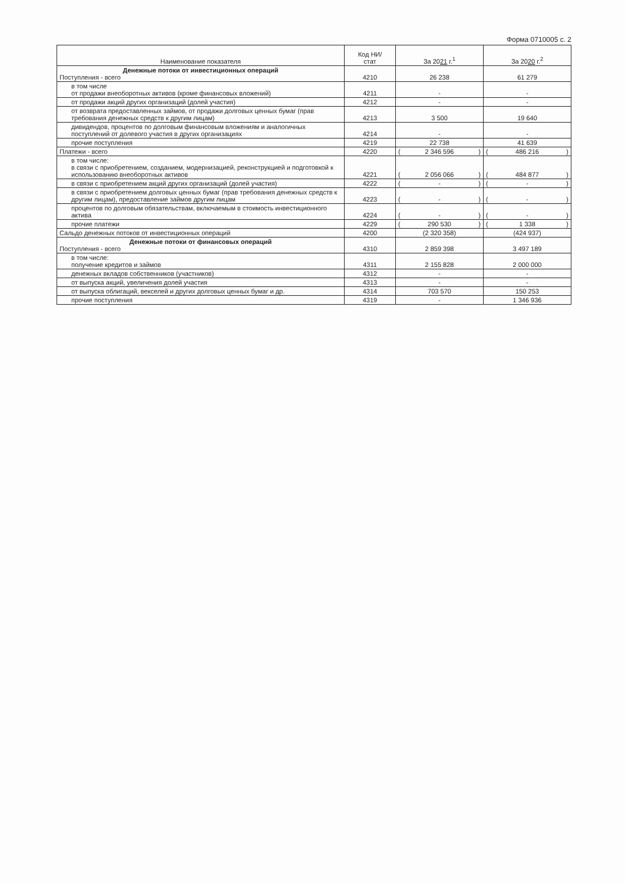Форма 0710005 с. 2
| Наименование показателя | Код НИ/ стат | За 20 21 г.<sup>1</sup> | За 20 20 г.<sup>2</sup> |
| --- | --- | --- | --- |
| Денежные потоки от инвестиционных операций Поступления - всего | 4210 | 26 238 | 61 279 |
| в том числе от продажи внеоборотных активов (кроме финансовых вложений) | 4211 | - | - |
| от продажи акций других организаций (долей участия) | 4212 | - | - |
| от возврата предоставленных займов, от продажи долговых ценных бумаг (прав требования денежных средств к другим лицам) | 4213 | 3 500 | 19 640 |
| дивидендов, процентов по долговым финансовым вложениям и аналогичных поступлений от долевого участия в других организациях | 4214 | - | - |
| прочие поступления | 4219 | 22 738 | 41 639 |
| Платежи - всего | 4220 | ( 2 346 596 ) | ( 486 216 ) |
| в том числе: в связи с приобретением, созданием, модернизацией, реконструкцией и подготовкой к использованию внеоборотных активов | 4221 | ( 2 056 066 ) | ( 484 877 ) |
| в связи с приобретением акций других организаций (долей участия) | 4222 | ( - ) | ( - ) |
| в связи с приобретением долговых ценных бумаг (прав требования денежных средств к другим лицам), предоставление займов другим лицам | 4223 | ( - ) | ( - ) |
| процентов по долговым обязательствам, включаемым в стоимость инвестиционного актива | 4224 | ( - ) | ( - ) |
| прочие платежи | 4229 | ( 290 530 ) | ( 1 338 ) |
| Сальдо денежных потоков от инвестиционных операций | 4200 | (2 320 358) | (424 937) |
| Денежные потоки от финансовых операций Поступления - всего | 4310 | 2 859 398 | 3 497 189 |
| в том числе: получение кредитов и займов | 4311 | 2 155 828 | 2 000 000 |
| денежных вкладов собственников (участников) | 4312 | - | - |
| от выпуска акций, увеличения долей участия | 4313 | - | - |
| от выпуска облигаций, векселей и других долговых ценных бумаг и др. | 4314 | 703 570 | 150 253 |
| прочие поступления | 4319 | - | 1 346 936 |